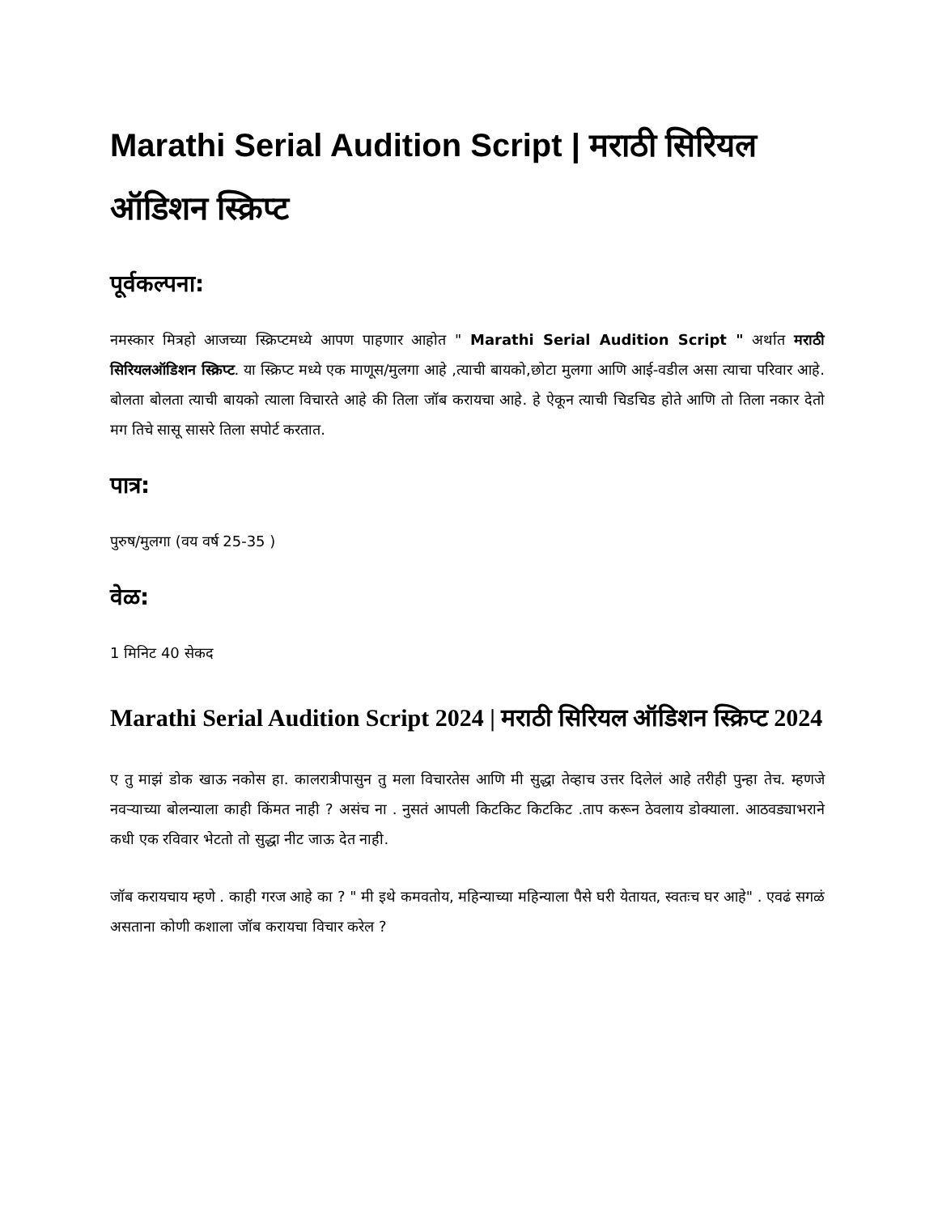Marathi Serial Audition Script | मराठी सिरियल ऑडिशन स्क्रिप्ट
पूर्वकल्पना:
नमस्कार मित्रहो आजच्या स्क्रिप्टमध्ये आपण पाहणार आहोत " Marathi Serial Audition Script " अर्थात मराठी सिरियलऑडिशन स्क्रिप्ट. या स्क्रिप्ट मध्ये एक माणूस/मुलगा आहे ,त्याची बायको,छोटा मुलगा आणि आई-वडील असा त्याचा परिवार आहे. बोलता बोलता त्याची बायको त्याला विचारते आहे की तिला जॉब करायचा आहे. हे ऐकून त्याची चिडचिड होते आणि तो तिला नकार देतो मग तिचे सासू सासरे तिला सपोर्ट करतात.
पात्र:
पुरुष/मुलगा (वय वर्ष 25-35 )
वेळ:
1 मिनिट 40 सेकद
Marathi Serial Audition Script 2024 | मराठी सिरियल ऑडिशन स्क्रिप्ट 2024
ए तु माझं डोक खाऊ नकोस हा. कालरात्रीपासुन तु मला विचारतेस आणि मी सुद्धा तेव्हाच उत्तर दिलेलं आहे तरीही पुन्हा तेच. म्हणजे नवऱ्याच्या बोलन्याला काही किंमत नाही ? असंच ना . नुसतं आपली किटकिट किटकिट .ताप करून ठेवलाय डोक्याला. आठवड्याभराने कधी एक रविवार भेटतो तो सुद्धा नीट जाऊ देत नाही.
जॉब करायचाय म्हणे . काही गरज आहे का ? " मी इथे कमवतोय, महिन्याच्या महिन्याला पैसे घरी येतायत, स्वतःच घर आहे" . एवढं सगळं असताना कोणी कशाला जॉब करायचा विचार करेल ?